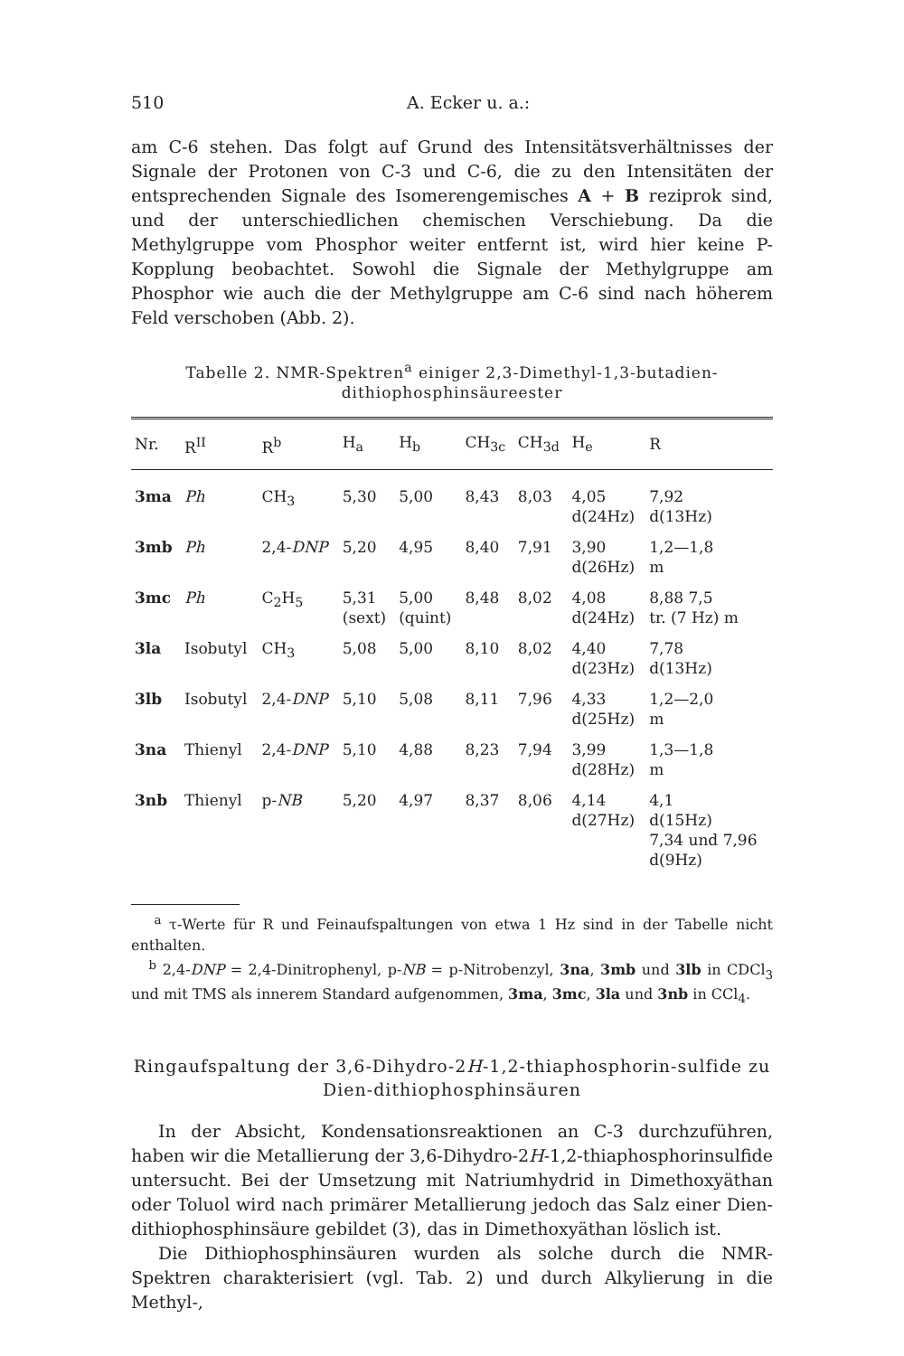510 A. Ecker u. a.:
am C-6 stehen. Das folgt auf Grund des Intensitätsverhältnisses der Signale der Protonen von C-3 und C-6, die zu den Intensitäten der entsprechenden Signale des Isomerengemisches A + B reziprok sind, und der unterschiedlichen chemischen Verschiebung. Da die Methylgruppe vom Phosphor weiter entfernt ist, wird hier keine P-Kopplung beobachtet. Sowohl die Signale der Methylgruppe am Phosphor wie auch die der Methylgruppe am C-6 sind nach höherem Feld verschoben (Abb. 2).
Tabelle 2. NMR-Spektren<sup>a</sup> einiger 2,3-Dimethyl-1,3-butadien-dithiophosphinsäureester
| Nr. | R<sup>II</sup> | R<sup>b</sup> | H<sub>a</sub> | H<sub>b</sub> | CH<sub>3c</sub> | CH<sub>3d</sub> | H<sub>e</sub> | R |
| --- | --- | --- | --- | --- | --- | --- | --- | --- |
| 3ma | Ph | CH<sub>3</sub> | 5,30 | 5,00 | 8,43 | 8,03 | 4,05 d(24Hz) | 7,92 d(13Hz) |
| 3mb | Ph | 2,4- DNP | 5,20 | 4,95 | 8,40 | 7,91 | 3,90 d(26Hz) | 1,2—1,8 m |
| 3mc | Ph | C<sub>2</sub>H<sub>5</sub> | 5,31 (sext) | 5,00 (quint) | 8,48 | 8,02 | 4,08 d(24Hz) | 8,88 7,5 tr. (7 Hz) m |
| 3la | Isobutyl | CH<sub>3</sub> | 5,08 | 5,00 | 8,10 | 8,02 | 4,40 d(23Hz) | 7,78 d(13Hz) |
| 3lb | Isobutyl | 2,4- DNP | 5,10 | 5,08 | 8,11 | 7,96 | 4,33 d(25Hz) | 1,2—2,0 m |
| 3na | Thienyl | 2,4- DNP | 5,10 | 4,88 | 8,23 | 7,94 | 3,99 d(28Hz) | 1,3—1,8 m |
| 3nb | Thienyl | p- NB | 5,20 | 4,97 | 8,37 | 8,06 | 4,14 d(27Hz) | 4,1 d(15Hz) 7,34 und 7,96 d(9Hz) |
<sup>a</sup> τ-Werte für R und Feinaufspaltungen von etwa 1 Hz sind in der Tabelle nicht enthalten.
<sup>b</sup> 2,4-DNP = 2,4-Dinitrophenyl, p-NB = p-Nitrobenzyl, 3na, 3mb und 3lb in CDCl<sub>3</sub> und mit TMS als innerem Standard aufgenommen, 3ma, 3mc, 3la und 3nb in CCl<sub>4</sub>.
Ringaufspaltung der 3,6-Dihydro-2H-1,2-thiaphosphorin-sulfide zu Dien-dithiophosphinsäuren
In der Absicht, Kondensationsreaktionen an C-3 durchzuführen, haben wir die Metallierung der 3,6-Dihydro-2H-1,2-thiaphosphorinsulfide untersucht. Bei der Umsetzung mit Natriumhydrid in Dimethoxyäthan oder Toluol wird nach primärer Metallierung jedoch das Salz einer Dien-dithiophosphinsäure gebildet (3), das in Dimethoxyäthan löslich ist.
Die Dithiophosphinsäuren wurden als solche durch die NMR-Spektren charakterisiert (vgl. Tab. 2) und durch Alkylierung in die Methyl-,